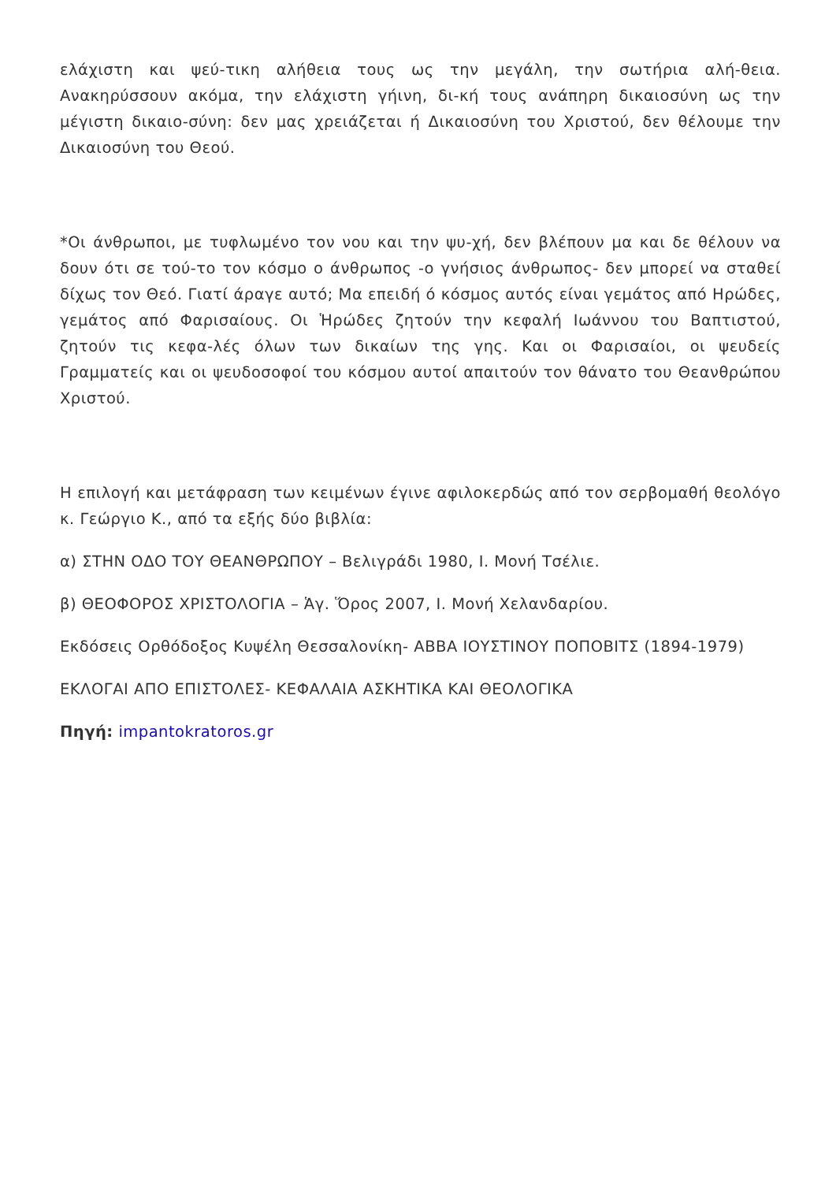ελάχιστη και ψεύ-τικη αλήθεια τους ως την μεγάλη, την σωτήρια αλή-θεια. Ανακηρύσσουν ακόμα, την ελάχιστη γήινη, δι-κή τους ανάπηρη δικαιοσύνη ως την μέγιστη δικαιο-σύνη: δεν μας χρειάζεται ή Δικαιοσύνη του Χριστού, δεν θέλουμε την Δικαιοσύνη του Θεού.
*Οι άνθρωποι, με τυφλωμένο τον νου και την ψυ-χή, δεν βλέπουν μα και δε θέλουν να δουν ότι σε τού-το τον κόσμο ο άνθρωπος -ο γνήσιος άνθρωπος- δεν μπορεί να σταθεί δίχως τον Θεό. Γιατί άραγε αυτό; Μα επειδή ό κόσμος αυτός είναι γεμάτος από Ηρώδες, γεμάτος από Φαρισαίους. Οι Ἡρώδες ζητούν την κεφαλή Ιωάννου του Βαπτιστού, ζητούν τις κεφα-λές όλων των δικαίων της γης. Και οι Φαρισαίοι, οι ψευδείς Γραμματείς και οι ψευδοσοφοί του κόσμου αυτοί απαιτούν τον θάνατο του Θεανθρώπου Χριστού.
Η επιλογή και μετάφραση των κειμένων έγινε αφιλοκερδώς από τον σερβομαθή θεολόγο κ. Γεώργιο Κ., από τα εξής δύο βιβλία:
α) ΣΤΗΝ ΟΔΟ ΤΟΥ ΘΕΑΝΘΡΩΠΟΥ – Βελιγράδι 1980, Ι. Μονή Τσέλιε.
β) ΘΕΟΦΟΡΟΣ ΧΡΙΣΤΟΛΟΓΙΑ – Ἁγ. Ὅρος 2007, Ι. Μονή Χελανδαρίου.
Εκδόσεις Ορθόδοξος Κυψέλη Θεσσαλονίκη- ΑΒΒΑ ΙΟΥΣΤΙΝΟΥ ΠΟΠΟΒΙΤΣ (1894-1979)
ΕΚΛΟΓΑΙ ΑΠΟ ΕΠΙΣΤΟΛΕΣ- ΚΕΦΑΛΑΙΑ ΑΣΚΗΤΙΚΑ ΚΑΙ ΘΕΟΛΟΓΙΚΑ
Πηγή: impantokratoros.gr